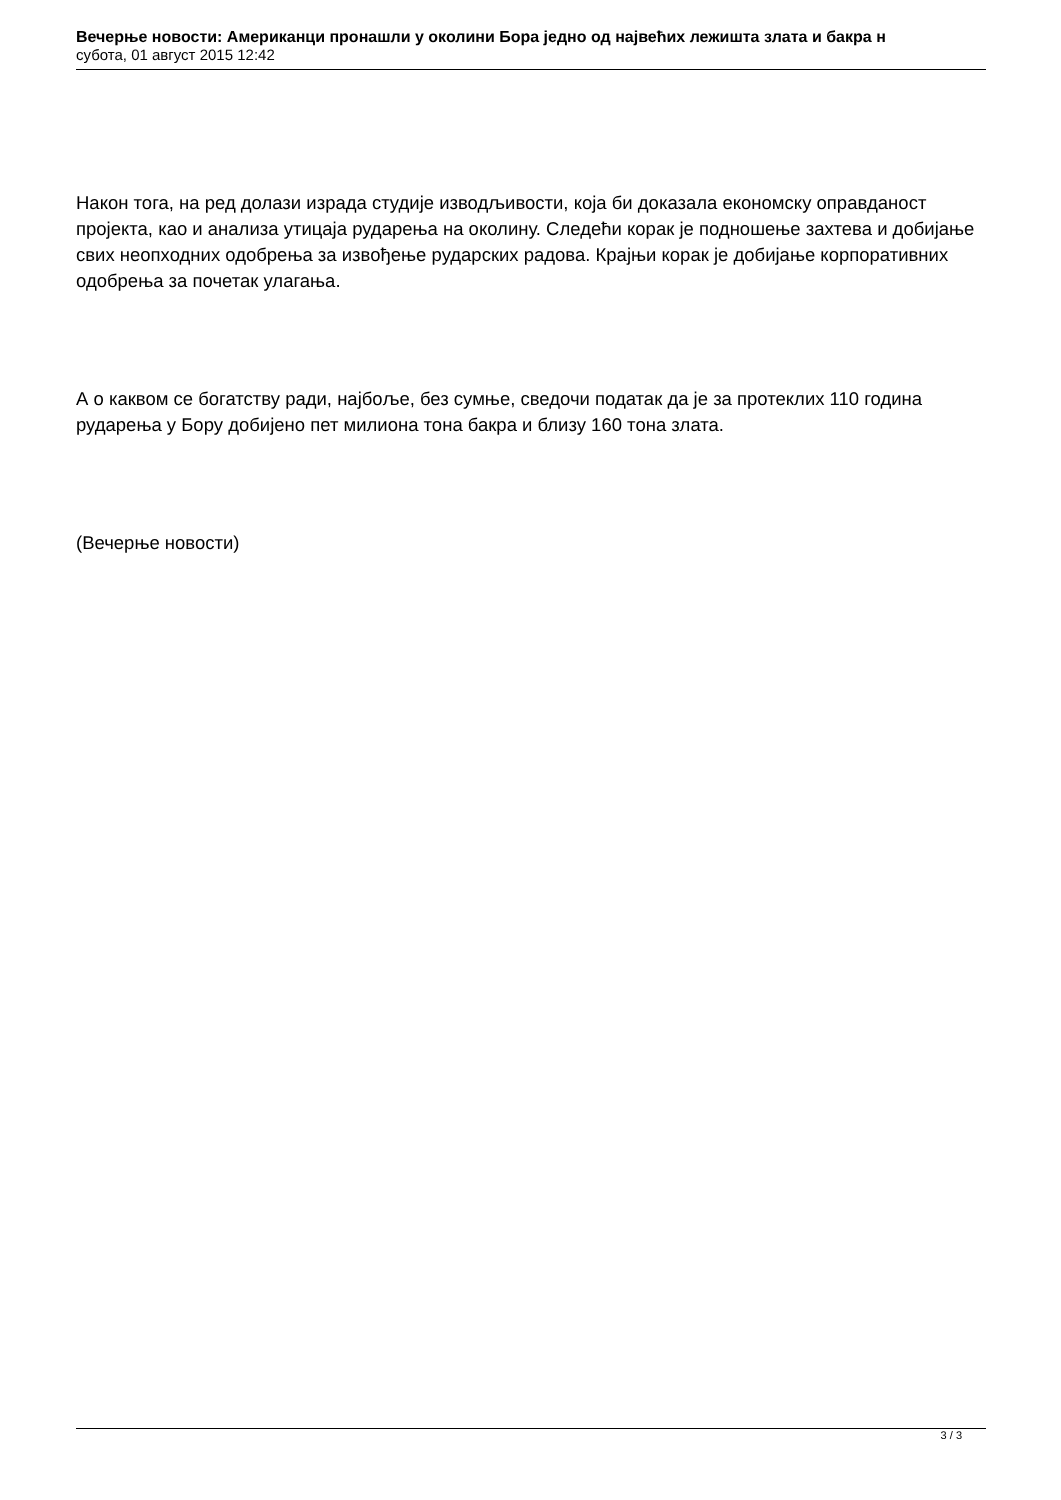Вечерње новости: Американци пронашли у околини Бора једно од највећих лежишта злата и бакра н
субота, 01 август 2015 12:42
Након тога, на ред долази израда студије изводљивости, која би доказала економску оправданост пројекта, као и анализа утицаја рударења на околину. Следећи корак је подношење захтева и добијање свих неопходних одобрења за извођење рударских радова. Крајњи корак је добијање корпоративних одобрења за почетак улагања.
А о каквом се богатству ради, најбоље, без сумње, сведочи податак да је за протеклих 110 година рударења у Бору добијено пет милиона тона бакра и близу 160 тона злата.
(Вечерње новости)
3 / 3